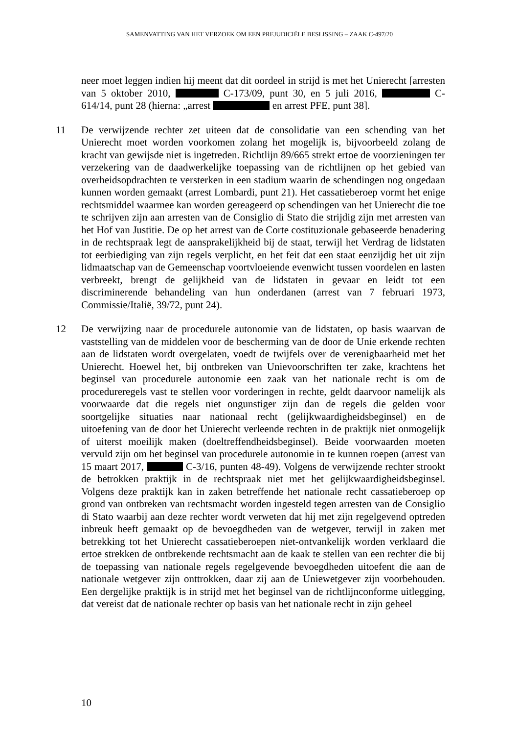SAMENVATTING VAN HET VERZOEK OM EEN PREJUDICIËLE BESLISSING – ZAAK C-497/20
neer moet leggen indien hij meent dat dit oordeel in strijd is met het Unierecht [arresten van 5 oktober 2010, C-173/09, punt 30, en 5 juli 2016, C-614/14, punt 28 (hierna: „arrest en arrest PFE, punt 38].
11 De verwijzende rechter zet uiteen dat de consolidatie van een schending van het Unierecht moet worden voorkomen zolang het mogelijk is, bijvoorbeeld zolang de kracht van gewijsde niet is ingetreden. Richtlijn 89/665 strekt ertoe de voorzieningen ter verzekering van de daadwerkelijke toepassing van de richtlijnen op het gebied van overheidsopdrachten te versterken in een stadium waarin de schendingen nog ongedaan kunnen worden gemaakt (arrest Lombardi, punt 21). Het cassatieberoep vormt het enige rechtsmiddel waarmee kan worden gereageerd op schendingen van het Unierecht die toe te schrijven zijn aan arresten van de Consiglio di Stato die strijdig zijn met arresten van het Hof van Justitie. De op het arrest van de Corte costituzionale gebaseerde benadering in de rechtspraak legt de aansprakelijkheid bij de staat, terwijl het Verdrag de lidstaten tot eerbiediging van zijn regels verplicht, en het feit dat een staat eenzijdig het uit zijn lidmaatschap van de Gemeenschap voortvloeiende evenwicht tussen voordelen en lasten verbreekt, brengt de gelijkheid van de lidstaten in gevaar en leidt tot een discriminerende behandeling van hun onderdanen (arrest van 7 februari 1973, Commissie/Italië, 39/72, punt 24).
12 De verwijzing naar de procedurele autonomie van de lidstaten, op basis waarvan de vaststelling van de middelen voor de bescherming van de door de Unie erkende rechten aan de lidstaten wordt overgelaten, voedt de twijfels over de verenigbaarheid met het Unierecht. Hoewel het, bij ontbreken van Unievoorschriften ter zake, krachtens het beginsel van procedurele autonomie een zaak van het nationale recht is om de procedureregels vast te stellen voor vorderingen in rechte, geldt daarvoor namelijk als voorwaarde dat die regels niet ongunstiger zijn dan de regels die gelden voor soortgelijke situaties naar nationaal recht (gelijkwaardigheidsbeginsel) en de uitoefening van de door het Unierecht verleende rechten in de praktijk niet onmogelijk of uiterst moeilijk maken (doeltreffendheidsbeginsel). Beide voorwaarden moeten vervuld zijn om het beginsel van procedurele autonomie in te kunnen roepen (arrest van 15 maart 2017, C-3/16, punten 48-49). Volgens de verwijzende rechter strookt de betrokken praktijk in de rechtspraak niet met het gelijkwaardigheidsbeginsel. Volgens deze praktijk kan in zaken betreffende het nationale recht cassatieberoep op grond van ontbreken van rechtsmacht worden ingesteld tegen arresten van de Consiglio di Stato waarbij aan deze rechter wordt verweten dat hij met zijn regelgevend optreden inbreuk heeft gemaakt op de bevoegdheden van de wetgever, terwijl in zaken met betrekking tot het Unierecht cassatieberoepen niet-ontvankelijk worden verklaard die ertoe strekken de ontbrekende rechtsmacht aan de kaak te stellen van een rechter die bij de toepassing van nationale regels regelgevende bevoegdheden uitoefent die aan de nationale wetgever zijn onttrokken, daar zij aan de Uniewetgever zijn voorbehouden. Een dergelijke praktijk is in strijd met het beginsel van de richtlijnconforme uitlegging, dat vereist dat de nationale rechter op basis van het nationale recht in zijn geheel
10